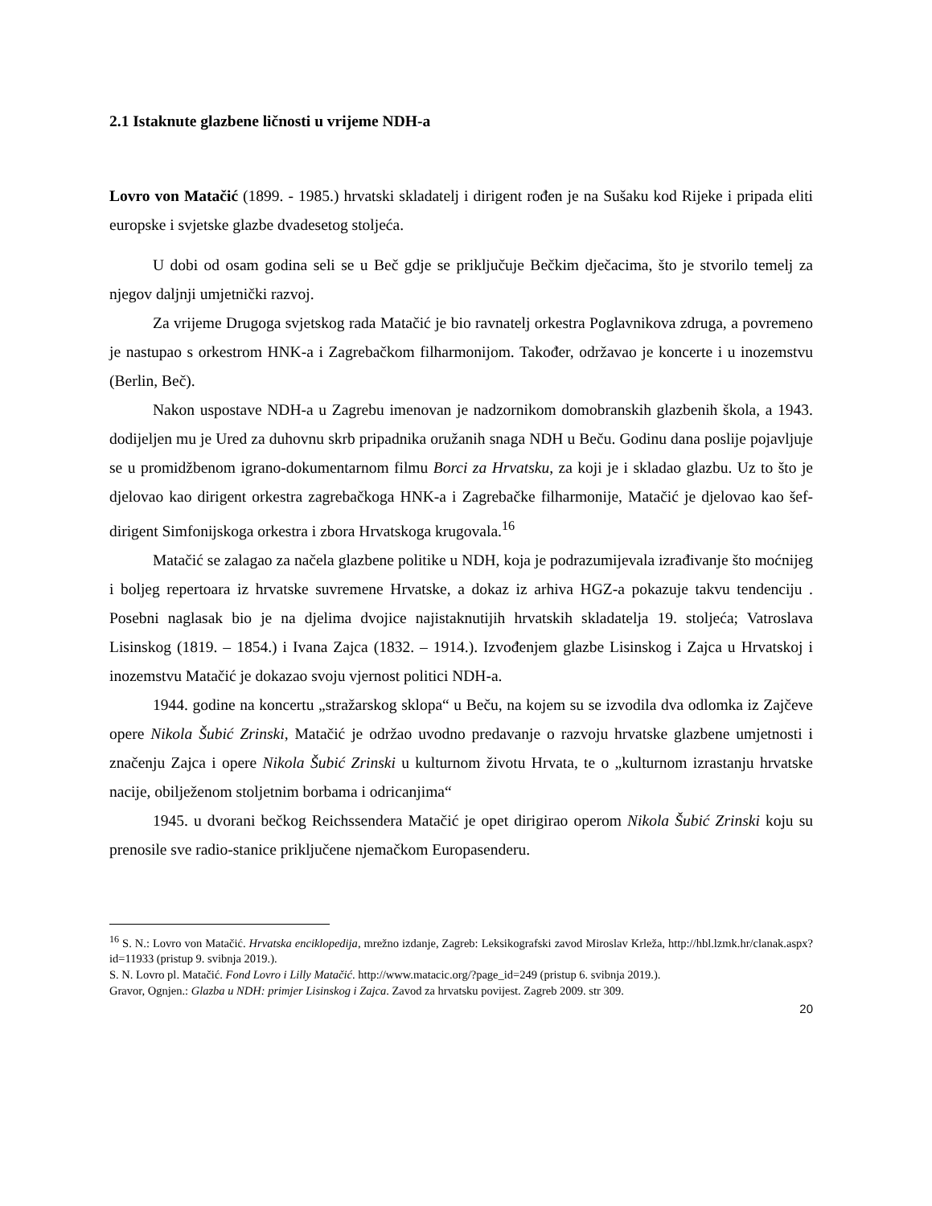2.1 Istaknute glazbene ličnosti u vrijeme NDH-a
Lovro von Matačić (1899. - 1985.) hrvatski skladatelj i dirigent rođen je na Sušaku kod Rijeke i pripada eliti europske i svjetske glazbe dvadesetog stoljeća.
U dobi od osam godina seli se u Beč gdje se priključuje Bečkim dječacima, što je stvorilo temelj za njegov daljnji umjetnički razvoj.
Za vrijeme Drugoga svjetskog rada Matačić je bio ravnatelj orkestra Poglavnikova zdruga, a povremeno je nastupao s orkestrom HNK-a i Zagrebačkom filharmonijom. Također, održavao je koncerte i u inozemstvu (Berlin, Beč).
Nakon uspostave NDH-a u Zagrebu imenovan je nadzornikom domobranskih glazbenih škola, a 1943. dodijeljen mu je Ured za duhovnu skrb pripadnika oružanih snaga NDH u Beču. Godinu dana poslije pojavljuje se u promidžbenom igrano-dokumentarnom filmu Borci za Hrvatsku, za koji je i skladao glazbu. Uz to što je djelovao kao dirigent orkestra zagrebačkoga HNK-a i Zagrebačke filharmonije, Matačić je djelovao kao šef-dirigent Simfonijskoga orkestra i zbora Hrvatskoga krugovala.<sup>16</sup>
Matačić se zalagao za načela glazbene politike u NDH, koja je podrazumijevala izrađivanje što moćnijeg i boljeg repertoara iz hrvatske suvremene Hrvatske, a dokaz iz arhiva HGZ-a pokazuje takvu tendenciju . Posebni naglasak bio je na djelima dvojice najistaknutijih hrvatskih skladatelja 19. stoljeća; Vatroslava Lisinskog (1819. – 1854.) i Ivana Zajca (1832. – 1914.). Izvođenjem glazbe Lisinskog i Zajca u Hrvatskoj i inozemstvu Matačić je dokazao svoju vjernost politici NDH-a.
1944. godine na koncertu „stražarskog sklopa“ u Beču, na kojem su se izvodila dva odlomka iz Zajčeve opere Nikola Šubić Zrinski, Matačić je održao uvodno predavanje o razvoju hrvatske glazbene umjetnosti i značenju Zajca i opere Nikola Šubić Zrinski u kulturnom životu Hrvata, te o „kulturnom izrastanju hrvatske nacije, obilježenom stoljetnim borbama i odricanjima“
1945. u dvorani bečkog Reichssendera Matačić je opet dirigirao operom Nikola Šubić Zrinski koju su prenosile sve radio-stanice priključene njemačkom Europasenderu.
<sup>16</sup> S. N.: Lovro von Matačić. Hrvatska enciklopedija, mrežno izdanje, Zagreb: Leksikografski zavod Miroslav Krleža, http://hbl.lzmk.hr/clanak.aspx?id=11933 (pristup 9. svibnja 2019.).
S. N. Lovro pl. Matačić. Fond Lovro i Lilly Matačić. http://www.matacic.org/?page_id=249 (pristup 6. svibnja 2019.).
Gravor, Ognjen.: Glazba u NDH: primjer Lisinskog i Zajca. Zavod za hrvatsku povijest. Zagreb 2009. str 309.
20